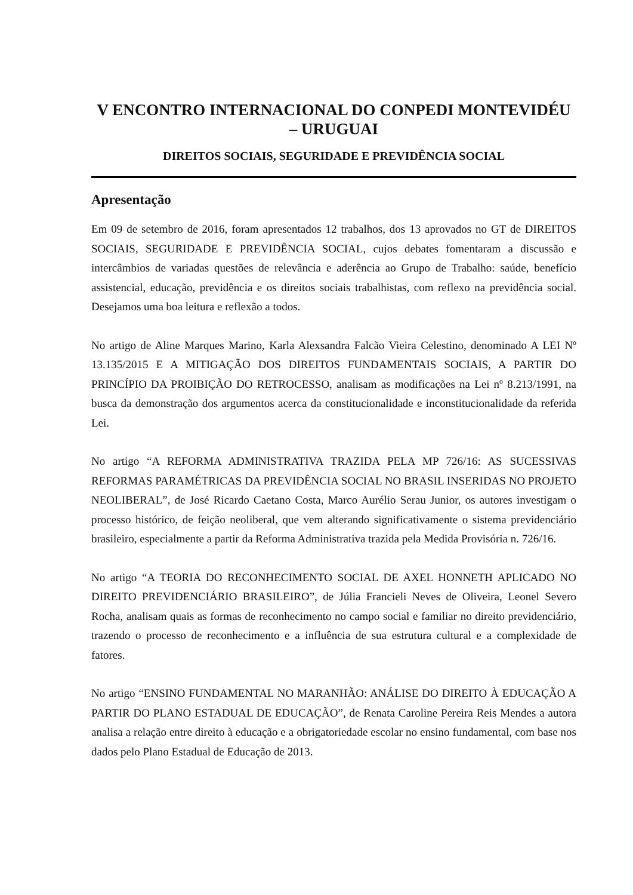V ENCONTRO INTERNACIONAL DO CONPEDI MONTEVIDÉU
– URUGUAI
DIREITOS SOCIAIS, SEGURIDADE E PREVIDÊNCIA SOCIAL
Apresentação
Em 09 de setembro de 2016, foram apresentados 12 trabalhos, dos 13 aprovados no GT de DIREITOS SOCIAIS, SEGURIDADE E PREVIDÊNCIA SOCIAL, cujos debates fomentaram a discussão e intercâmbios de variadas questões de relevância e aderência ao Grupo de Trabalho: saúde, benefício assistencial, educação, previdência e os direitos sociais trabalhistas, com reflexo na previdência social. Desejamos uma boa leitura e reflexão a todos.
No artigo de Aline Marques Marino, Karla Alexsandra Falcão Vieira Celestino, denominado A LEI Nº 13.135/2015 E A MITIGAÇÃO DOS DIREITOS FUNDAMENTAIS SOCIAIS, A PARTIR DO PRINCÍPIO DA PROIBIÇÃO DO RETROCESSO, analisam as modificações na Lei nº 8.213/1991, na busca da demonstração dos argumentos acerca da constitucionalidade e inconstitucionalidade da referida Lei.
No artigo “A REFORMA ADMINISTRATIVA TRAZIDA PELA MP 726/16: AS SUCESSIVAS REFORMAS PARAMÉTRICAS DA PREVIDÊNCIA SOCIAL NO BRASIL INSERIDAS NO PROJETO NEOLIBERAL”, de José Ricardo Caetano Costa, Marco Aurélio Serau Junior, os autores investigam o processo histórico, de feição neoliberal, que vem alterando significativamente o sistema previdenciário brasileiro, especialmente a partir da Reforma Administrativa trazida pela Medida Provisória n. 726/16.
No artigo “A TEORIA DO RECONHECIMENTO SOCIAL DE AXEL HONNETH APLICADO NO DIREITO PREVIDENCIÁRIO BRASILEIRO”, de Júlia Francieli Neves de Oliveira, Leonel Severo Rocha, analisam quais as formas de reconhecimento no campo social e familiar no direito previdenciário, trazendo o processo de reconhecimento e a influência de sua estrutura cultural e a complexidade de fatores.
No artigo “ENSINO FUNDAMENTAL NO MARANHÃO: ANÁLISE DO DIREITO À EDUCAÇÃO A PARTIR DO PLANO ESTADUAL DE EDUCAÇÃO”, de Renata Caroline Pereira Reis Mendes a autora analisa a relação entre direito à educação e a obrigatoriedade escolar no ensino fundamental, com base nos dados pelo Plano Estadual de Educação de 2013.